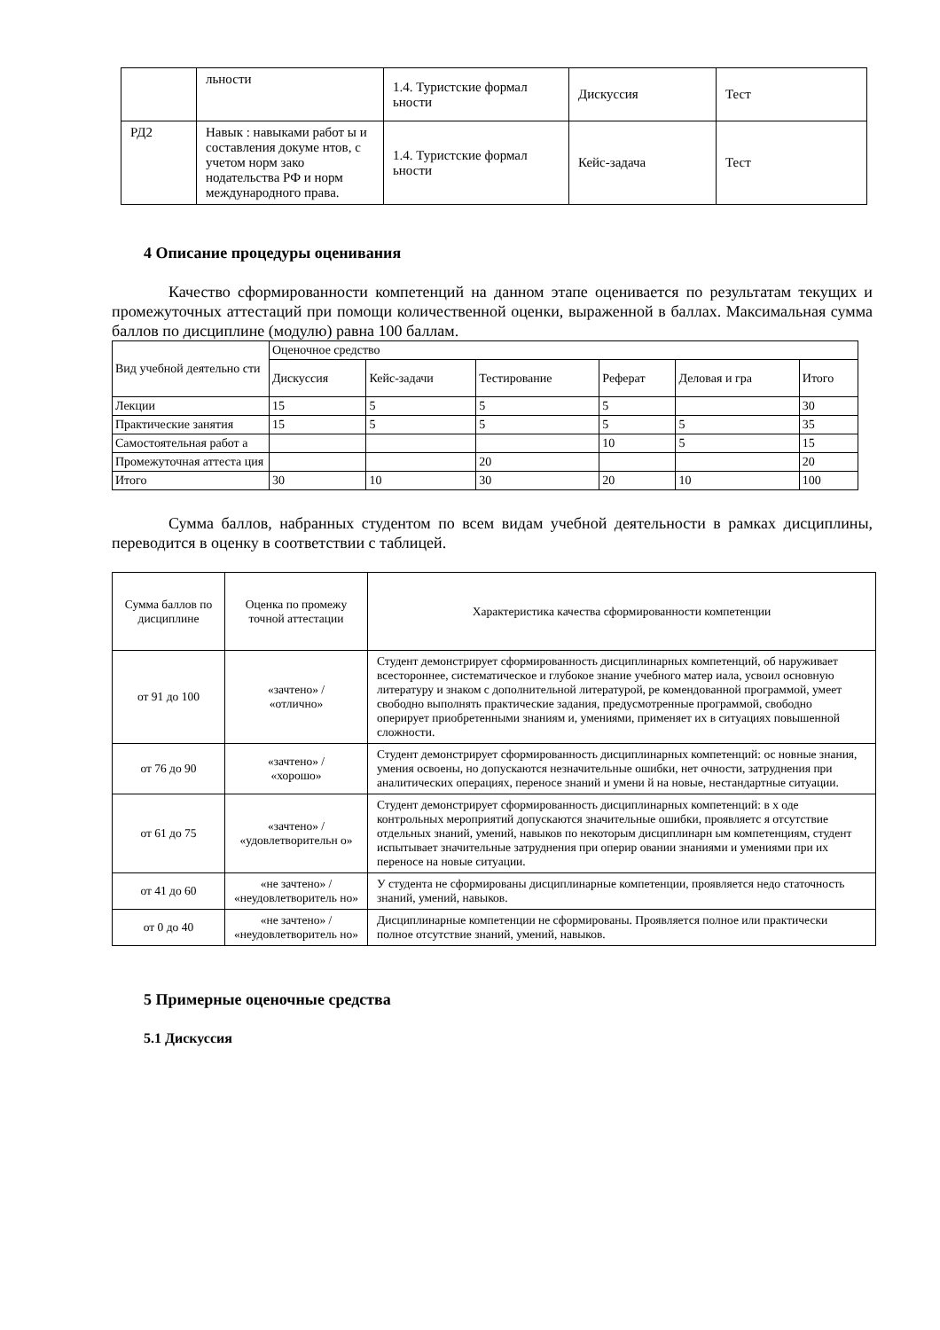| | льности | 1.4. Туристские формал ьности | Дискуссия | Тест |
| РД2 | Навык : навыками работ ы и составления докуме нтов, с учетом норм зако нодательства РФ и норм международного права. | 1.4. Туристские формал ьности | Кейс-задача | Тест |
4 Описание процедуры оценивания
Качество сформированности компетенций на данном этапе оценивается по результатам текущих и промежуточных аттестаций при помощи количественной оценки, выраженной в баллах. Максимальная сумма баллов по дисциплине (модулю) равна 100 баллам.
| Вид учебной деятельно сти | Оценочное средство | | | | | |
| | Дискуссия | Кейс-задачи | Тестирование | Реферат | Деловая и гра | Итого |
| Лекции | 15 | 5 | 5 | 5 | | 30 |
| Практические занятия | 15 | 5 | 5 | 5 | 5 | 35 |
| Самостоятельная работ а | | | | 10 | 5 | 15 |
| Промежуточная аттеста ция | | | 20 | | | 20 |
| Итого | 30 | 10 | 30 | 20 | 10 | 100 |
Сумма баллов, набранных студентом по всем видам учебной деятельности в рамках дисциплины, переводится в оценку в соответствии с таблицей.
| Сумма баллов по дисциплине | Оценка по промежу точной аттестации | Характеристика качества сформированности компетенции |
| от 91 до 100 | «зачтено» / «отлично» | Студент демонстрирует сформированность дисциплинарных компетенций, об наруживает всестороннее, систематическое и глубокое знание учебного матер иала, усвоил основную литературу и знаком с дополнительной литературой, ре комендованной программой, умеет свободно выполнять практические задания, предусмотренные программой, свободно оперирует приобретенными знаниям и, умениями, применяет их в ситуациях повышенной сложности. |
| от 76 до 90 | «зачтено» / «хорошо» | Студент демонстрирует сформированность дисциплинарных компетенций: ос новные знания, умения освоены, но допускаются незначительные ошибки, нет очности, затруднения при аналитических операциях, переносе знаний и умени й на новые, нестандартные ситуации. |
| от 61 до 75 | «зачтено» / «удовлетворительн о» | Студент демонстрирует сформированность дисциплинарных компетенций: в х оде контрольных мероприятий допускаются значительные ошибки, проявляетс я отсутствие отдельных знаний, умений, навыков по некоторым дисциплинарн ым компетенциям, студент испытывает значительные затруднения при оперир овании знаниями и умениями при их переносе на новые ситуации. |
| от 41 до 60 | «не зачтено» / «неудовлетворитель но» | У студента не сформированы дисциплинарные компетенции, проявляется недо статочность знаний, умений, навыков. |
| от 0 до 40 | «не зачтено» / «неудовлетворитель но» | Дисциплинарные компетенции не сформированы. Проявляется полное или практически полное отсутствие знаний, умений, навыков. |
5 Примерные оценочные средства
5.1 Дискуссия